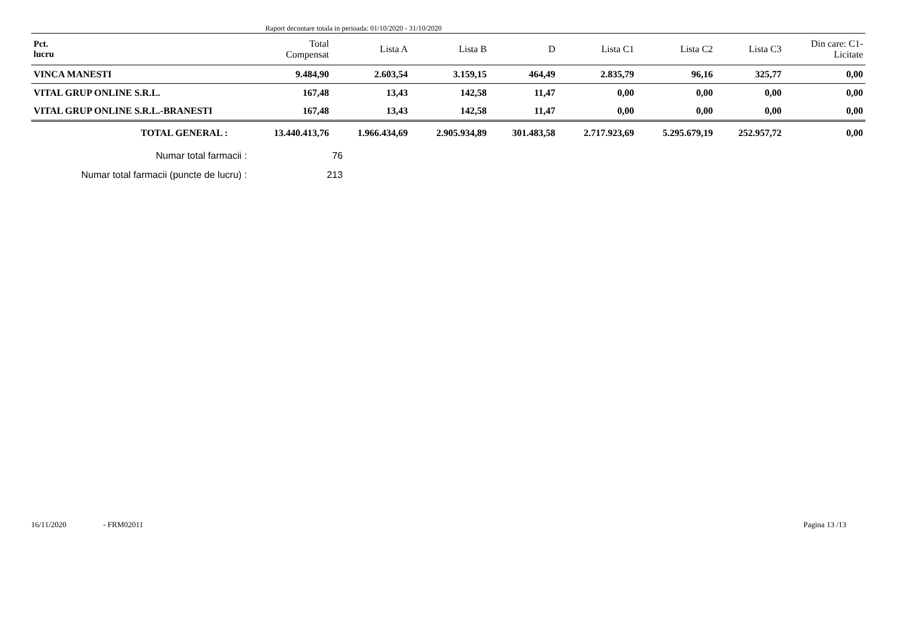Raport decontare totala in perioada: 01/10/2020 - 31/10/2020
| Pct. lucru | Total Compensat | Lista A | Lista B | D | Lista C1 | Lista C2 | Lista C3 | Din care: C1- Licitate |
| --- | --- | --- | --- | --- | --- | --- | --- | --- |
| VINCA MANESTI | 9.484,90 | 2.603,54 | 3.159,15 | 464,49 | 2.835,79 | 96,16 | 325,77 | 0,00 |
| VITAL GRUP ONLINE S.R.L. | 167,48 | 13,43 | 142,58 | 11,47 | 0,00 | 0,00 | 0,00 | 0,00 |
| VITAL GRUP ONLINE S.R.L.-BRANESTI | 167,48 | 13,43 | 142,58 | 11,47 | 0,00 | 0,00 | 0,00 | 0,00 |
| TOTAL GENERAL : | 13.440.413,76 | 1.966.434,69 | 2.905.934,89 | 301.483,58 | 2.717.923,69 | 5.295.679,19 | 252.957,72 | 0,00 |
Numar total farmacii : 76
Numar total farmacii (puncte de lucru) : 213
16/11/2020 - FRM02011 Pagina 13 /13